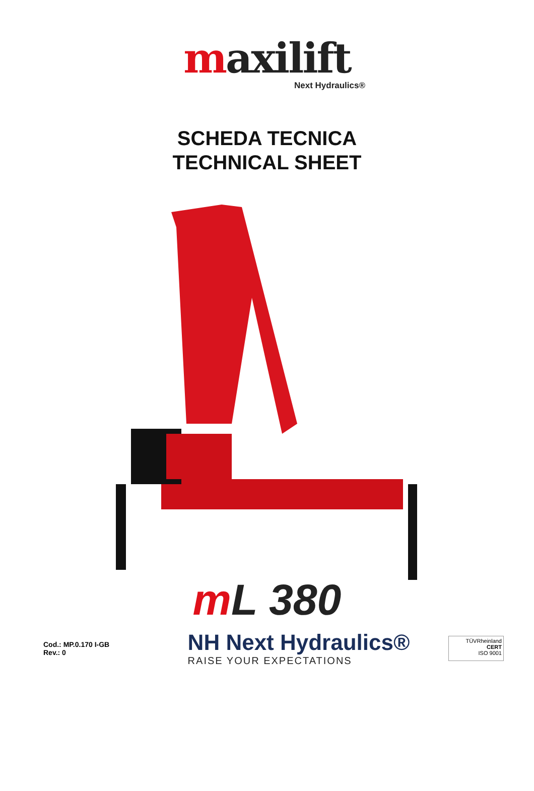maxilift
Next Hydraulics®
SCHEDA TECNICA
TECHNICAL SHEET
m L 380
Cod.: MP.0.170 I-GB
Rev.: 0
NH Next Hydraulics®
RAISE YOUR EXPECTATIONS
TÜVRheinland
CERT
ISO 9001